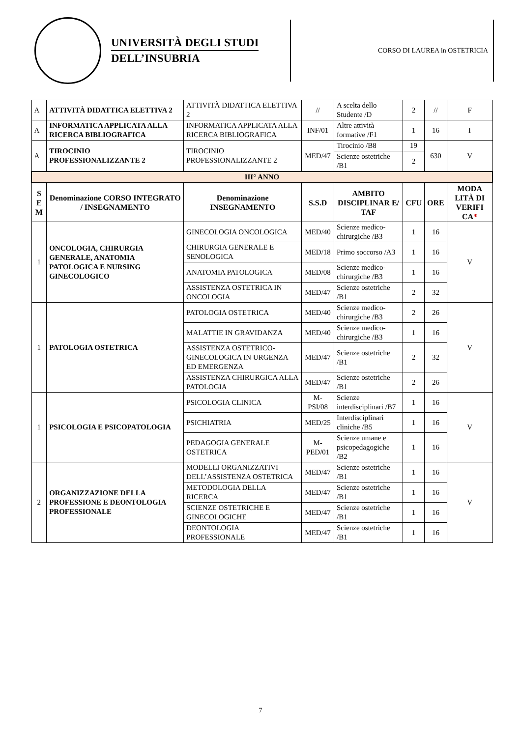UNIVERSITÀ DEGLI STUDI
DELL’INSUBRIA
CORSO DI LAUREA in OSTETRICIA
| A | ATTIVITÀ DIDATTICA ELETTIVA 2 | ATTIVITÀ DIDATTICA ELETTIVA 2 | // | A scelta dello Studente /D | 2 | // | F |
| A | INFORMATICA APPLICATA ALLA RICERCA BIBLIOGRAFICA | INFORMATICA APPLICATA ALLA RICERCA BIBLIOGRAFICA | INF/01 | Altre attività formative /F1 | 1 | 16 | I |
| A | TIROCINIO PROFESSIONALIZZANTE 2 | TIROCINIO PROFESSIONALIZZANTE 2 | MED/47 | Tirocinio /B8 | 19 | 630 | V |
| | | | | Scienze ostetriche /B1 | 2 | | |
| III° ANNO | | | | | | | |
| S E M | Denominazione CORSO INTEGRATO / INSEGNAMENTO | Denominazione INSEGNAMENTO | S.S.D | AMBITO DISCIPLINAR E/ TAF | CFU | ORE | MODA LITÀ DI VERIFI CA * |
| 1 | ONCOLOGIA, CHIRURGIA GENERALE, ANATOMIA PATOLOGICA E NURSING GINECOLOGICO | GINECOLOGIA ONCOLOGICA | MED/40 | Scienze medico-chirurgiche /B3 | 1 | 16 | V |
| | | CHIRURGIA GENERALE E SENOLOGICA | MED/18 | Primo soccorso /A3 | 1 | 16 | |
| | | ANATOMIA PATOLOGICA | MED/08 | Scienze medico-chirurgiche /B3 | 1 | 16 | |
| | | ASSISTENZA OSTETRICA IN ONCOLOGIA | MED/47 | Scienze ostetriche /B1 | 2 | 32 | |
| 1 | PATOLOGIA OSTETRICA | PATOLOGIA OSTETRICA | MED/40 | Scienze medico-chirurgiche /B3 | 2 | 26 | V |
| | | MALATTIE IN GRAVIDANZA | MED/40 | Scienze medico-chirurgiche /B3 | 1 | 16 | |
| | | ASSISTENZA OSTETRICO-GINECOLOGICA IN URGENZA ED EMERGENZA | MED/47 | Scienze ostetriche /B1 | 2 | 32 | |
| | | ASSISTENZA CHIRURGICA ALLA PATOLOGIA | MED/47 | Scienze ostetriche /B1 | 2 | 26 | |
| 1 | PSICOLOGIA E PSICOPATOLOGIA | PSICOLOGIA CLINICA | M-PSI/08 | Scienze interdisciplinari /B7 | 1 | 16 | V |
| | | PSICHIATRIA | MED/25 | Interdisciplinari cliniche /B5 | 1 | 16 | |
| | | PEDAGOGIA GENERALE OSTETRICA | M-PED/01 | Scienze umane e psicopedagogiche /B2 | 1 | 16 | |
| 2 | ORGANIZZAZIONE DELLA PROFESSIONE E DEONTOLOGIA PROFESSIONALE | MODELLI ORGANIZZATIVI DELL’ASSISTENZA OSTETRICA | MED/47 | Scienze ostetriche /B1 | 1 | 16 | V |
| | | METODOLOGIA DELLA RICERCA | MED/47 | Scienze ostetriche /B1 | 1 | 16 | |
| | | SCIENZE OSTETRICHE E GINECOLOGICHE | MED/47 | Scienze ostetriche /B1 | 1 | 16 | |
| | | DEONTOLOGIA PROFESSIONALE | MED/47 | Scienze ostetriche /B1 | 1 | 16 | |
7